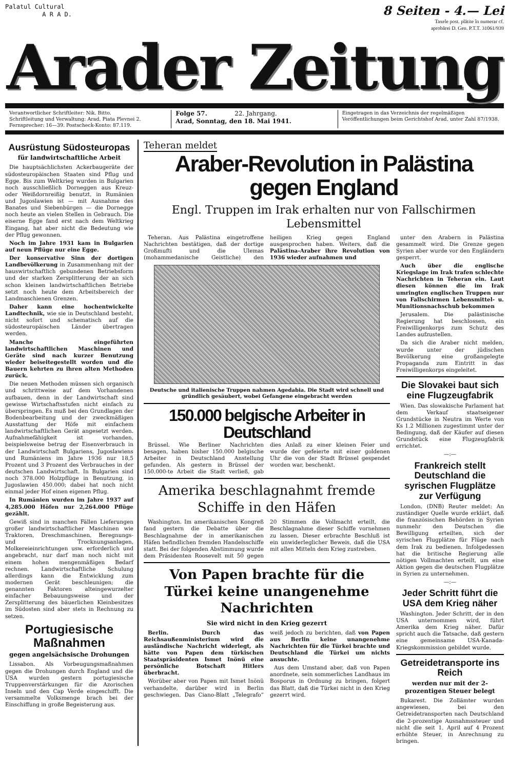Palatul Cultural
A R A D.
8 Seiten - 4.— Lei
Taxele post. plătite în numerar cf.
aprobărei D. Gen. P.T.T. 31061/939
Arader Zeitung
Verantwortlicher Schriftleiter: Nik. Bitto.
Schriftleitung und Verwaltung: Arad, Piata Plevnei 2.
Fernsprecher: 16—39. Postscheck-Konto: 87.119.
Folge 57. 22. Jahrgang.
Arad, Sonntag, den 18. Mai 1941.
Eingetragen in das Verzeichnis der regelmäßigen Veröffentlichungen beim Gerichtshof Arad, unter Zahl 87/1938.
Ausrüstung Südosteuropas
für landwirtschaftliche Arbeit
Die hauptsächlichsten Ackerbaugeräte der südosteuropäischen Staaten sind Pflug und Egge. Bis zum Weltkrieg wurden in Bulgarien noch ausschließlich Dorneggen aus Kreuz- oder Weißdornreißig benutzt, in Rumänien und Jugoslawien ist — mit Ausnahme des Banates und Siebenbürgen — die Dornegge noch heute an vielen Stellen in Gebrauch. Die eiserne Egge fand erst nach dem Weltkrieg Eingang, hat aber nicht die Bedeutung wie der Pflug gewonnen.
Noch im Jahre 1931 kam in Bulgarien auf neun Pflüge nur eine Egge.
Der konservative Sinn der dortigen Landbevölkerung in Zusammenhang mit der hauswirtschaftlich gebundenen Betriebsform und der starken Zersplitterung der an sich schon kleinen landwirtschaftlichen Betriebe setzt noch heute dem Arbeitsbereich der Landmaschienen Grenzen.
Daher kann eine hochentwickelte Landtechnik, wie sie in Deutschland besteht, nicht sofort und schematisch auf die südosteuropäischen Länder übertragen werden.
Manche eingeführten landwirtschaftlichen Maschinen und Geräte sind nach kurzer Benutzung wieder beiseitegestellt worden und die Bauern kehrten zu ihren alten Methoden zurück.
Die neuen Methoden müssen sich organisch und schrittweise auf dem Vorhandenen aufbauen, denn in der Landwirtschaft sind gewisse Wirtschaftsstufen nicht einfach zu überspringen. Es muß bei den Grundlagen der Bodenbearbeitung und der zweckmäßigen Ausstattung der Höfe mit einfachem landwirtschaftlichen Gerät angesetzt werden. Aufnahmefähigkeit ist vorhanden, beispielsweise betrug der Eisenverbrauch in der Landwirtschaft Bulgariens, Jugoslawiens und Rumäniens im Jahre 1936 nur 18,5 Prozent und 3 Prozent des Verbrauches in der deutschen Landwirtschaft. In Bulgarien sind noch 378.000 Holzpflüge in Benutzung, in Jugoslawien 450.000; dabei hat noch nicht einmal jeder Hof einen eigenen Pflug.
In Rumänien wurden im Jahre 1937 auf 4,285.000 Höfen nur 2,264.000 Pflüge gezählt.
Gewiß sind in manchen Fällen Lieferungen großer landwirtschaftlicher Maschinen wie Traktoren, Dreschmaschinen, Beregnungs- und Trocknungsanlagen, Molkereieinrichtungen usw. erforderlich und angebracht, nur darf man noch nicht mit einem hohen mengenmäßigen Bedarf rechnen. Landwirtschaftliche Schulung allerdings kann die Entwicklung zum modernen Gerät beschleunigen; die genannten Faktoren alteingewurzelter einfacher Bebauungsweise und der Zersplitterung des bäuerlichen Kleinbesitzes im Südosten sind aber stets in Rechnung zu setzen.
Portugiesische Maßnahmen
gegen angelsächsische Drohungen
Lissabon. Als Vorbeugungsmaßnahmen gegen die Drohungen durch England und die USA wurden gestern portugiesische Truppenverstärkungen für die Azorischen Inseln und den Cap Verde eingeschifft. Die versammelte Volksmenge brach bei der Einschiffung in große Begeisterung aus.
Teheran meldet
Araber-Revolution in Palästina gegen England
Engl. Truppen im Irak erhalten nur von Fallschirmen Lebensmittel
Teheran. Aus Palästina eingetroffene Nachrichten bestätigen, daß der dortige Großmufti und die Ulemas (mohammedanische Geistliche) den heiligen Krieg gegen England ausgesprochen haben. Weiters, daß die Palästina-Araber ihre Revolution von 1936 wieder aufnahmen und
Deutsche und italienische Truppen nahmen Agedabia. Die Stadt wird schnell und gründlich gesäubert, wobei Gefangene eingebracht werden
150.000 belgische Arbeiter in Deutschland
Brüssel. Wie Berliner Nachrichten besagen, haben bisher 150.000 belgische Arbeiter in Deutschland Anstellung gefunden. Als gestern in Brüssel der 150.000-te Arbeit die Stadt verließ, gab dies Anlaß zu einer kleinen Feier und wurde der gefeierte mit einer goldenen Uhr die von der Stadt Brüssel gespendet worden war, beschenkt.
Amerika beschlagnahmt fremde Schiffe in den Häfen
Washington. Im amerikanischen Kongreß fand gestern die Debatte über die Beschlagnahme der in amerikanischen Häfen befindlichen fremden Handelsschiffe statt. Bei der folgenden Abstimmung wurde dem Präsidenten Roosevelt mit 50 gegen 20 Stimmen die Vollmacht erteilt, die Beschlagnahme dieser Schiffe vornehmen zu lassen. Dieser erbrachte Beschluß ist ein unwiderleglicher Beweis, daß die USA mit allen Mitteln dem Krieg zustreben.
Von Papen brachte für die Türkei keine unangenehme Nachrichten
Sie wird nicht in den Krieg gezerrt
Berlin. Durch das Reichsaußenministerium wird die ausländische Nachricht widerlegt, als hätte von Papen dem türkischen Staatspräsidenten Ismet Inönü eine persönliche Botschaft Hitlers überbracht.
Worüber aber von Papen mit Ismet Inönü verhandelte, darüber wird in Berlin geschwiegen. Das Ciano-Blatt „Telegrafo“ weiß jedoch zu berichten, daß von Papen aus Berlin keine unangenehme Nachrichten für die Türkei brachte und Deutschland die Türkei um nichts ansuchte.
Aus dem Umstand aber, daß von Papen anordnete, sein sommerliches Landhaus im Bosporus in Ordnung zu bringen, folgert das Blatt, daß die Türkei nicht in den Krieg gezerrt wird.
unter den Arabern in Palästina gesammelt wird. Die Grenze gegen Syrien aber wurde vor den Engländern gesperrt.
Auch über die englische Kriegslage im Irak trafen schlechte Nachrichten in Teheran ein. Laut diesen können die im Irak umringten englischen Truppen nur von Fallschirmen Lebensmittel- u. Munitionsnachschub bekommen
Jerusalem. Die palästinische Regierung hat beschlossen, ein Freiwilligenkorps zum Schutz des Landes aufzustellen.
Da sich die Araber nicht melden, wurde unter der jüdischen Bevölkerung eine großangelegte Propaganda zum Eintritt in das Freiwilligenkorps eingeleitet.
Die Slovakei baut sich eine Flugzeugfabrik
Wien. Das slowakische Parlament hat dem Verkauf staatseigener Grundstücke in Neutra im Werte von Ks 1.2 Millionen zugestimmt unter der Bedingung, daß der Käufer auf diesen Grundstück eine Flugzeugfabrik errichtet.
—:—
Frankreich stellt Deutschland die syrischen Flugplätze zur Verfügung
London. (DNB) Reuter meldet: An zuständiger Quelle wurde erklärt, daß die französischen Behörden in Syrien nunmehr den Deutschen die Bewilligung erteilten, sich der syrischen Flugplätze für Flüge nach dem Irak zu bedienen. Infolgedessen hat die britische Regierung alle nötigen Vollmachten erteilt, um eine Aktion gegen die deutschen Flugplätze in Syrien zu unternehmen.
—:—
Jeder Schritt führt die USA dem Krieg näher
Washington. Jeder Schritt, der in den USA unternommen wird, führt Amerika dem Krieg näher. Dafür spricht auch die Tatsache, daß gestern eine gemeinsame USA-Kanada-Kriegskommission gebildet wurde.
Getreidetransporte ins Reich
werden nur mit der 2-prozentigen Steuer belegt
Bukarest. Die Zollämter wurden angewiesen, bei den Getreidetransporten nach Deutschland die 2-prozentige Ausnahmssteuer und nicht die seit 1. April auf 4 Prozent erhöhte Steuer, in Anrechnung zu bringen.